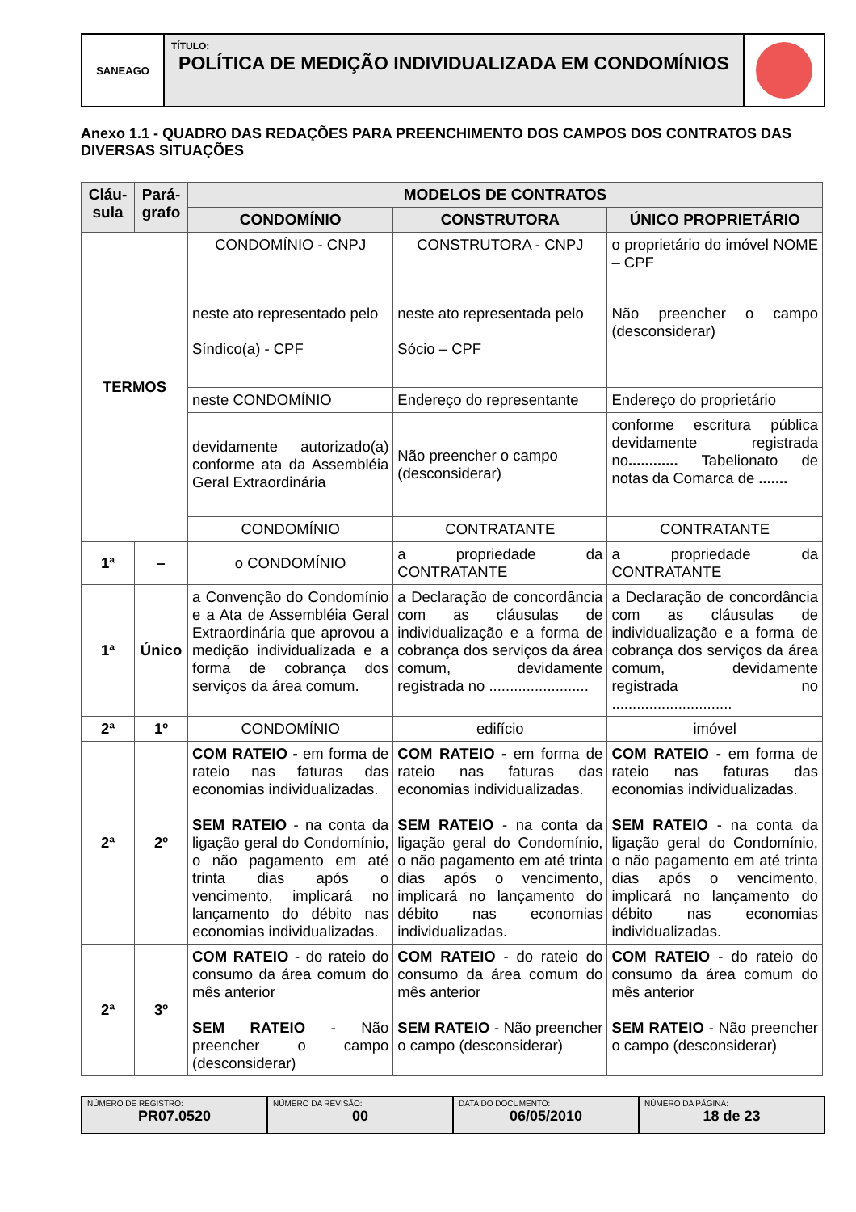SANEAGO
TÍTULO:
POLÍTICA DE MEDIÇÃO INDIVIDUALIZADA EM CONDOMÍNIOS
Anexo 1.1 - QUADRO DAS REDAÇÕES PARA PREENCHIMENTO DOS CAMPOS DOS CONTRATOS DAS DIVERSAS SITUAÇÕES
| Cláu-sula | Pará-grafo | MODELOS DE CONTRATOS | | |
| --- | --- | --- | --- | --- |
| | | CONDOMÍNIO | CONSTRUTORA | ÚNICO PROPRIETÁRIO |
| TERMOS | | CONDOMÍNIO - CNPJ | CONSTRUTORA - CNPJ | o proprietário do imóvel NOME – CPF |
| | | neste ato representado pelo Síndico(a) - CPF | neste ato representada pelo Sócio – CPF | Não preencher o campo (desconsiderar) |
| | | neste CONDOMÍNIO | Endereço do representante | Endereço do proprietário |
| | | devidamente autorizado(a) conforme ata da Assembléia Geral Extraordinária | Não preencher o campo (desconsiderar) | conforme escritura pública devidamente registrada no ............ Tabelionato de notas da Comarca de ....... |
| | | CONDOMÍNIO | CONTRATANTE | CONTRATANTE |
| 1ª | – | o CONDOMÍNIO | a propriedade da CONTRATANTE | a propriedade da CONTRATANTE |
| 1ª | Único | a Convenção do Condomínio e a Ata de Assembléia Geral Extraordinária que aprovou a medição individualizada e a forma de cobrança dos serviços da área comum. | a Declaração de concordância com as cláusulas de individualização e a forma de cobrança dos serviços da área comum, devidamente registrada no ........................ | a Declaração de concordância com as cláusulas de individualização e a forma de cobrança dos serviços da área comum, devidamente registrada no ............................. |
| 2ª | 1º | CONDOMÍNIO | edifício | imóvel |
| 2ª | 2º | COM RATEIO - em forma de rateio nas faturas das economias individualizadas. SEM RATEIO - na conta da ligação geral do Condomínio, o não pagamento em até trinta dias após o vencimento, implicará no lançamento do débito nas economias individualizadas. | COM RATEIO - em forma de rateio nas faturas das economias individualizadas. SEM RATEIO - na conta da ligação geral do Condomínio, o não pagamento em até trinta dias após o vencimento, implicará no lançamento do débito nas economias individualizadas. | COM RATEIO - em forma de rateio nas faturas das economias individualizadas. SEM RATEIO - na conta da ligação geral do Condomínio, o não pagamento em até trinta dias após o vencimento, implicará no lançamento do débito nas economias individualizadas. |
| 2ª | 3º | COM RATEIO - do rateio do consumo da área comum do mês anterior SEM RATEIO - Não preencher o campo (desconsiderar) | COM RATEIO - do rateio do consumo da área comum do mês anterior SEM RATEIO - Não preencher o campo (desconsiderar) | COM RATEIO - do rateio do consumo da área comum do mês anterior SEM RATEIO - Não preencher o campo (desconsiderar) |
NÚMERO DE REGISTRO:
PR07.0520
NÚMERO DA REVISÃO:
00
DATA DO DOCUMENTO:
06/05/2010
NÚMERO DA PÁGINA:
18 de 23